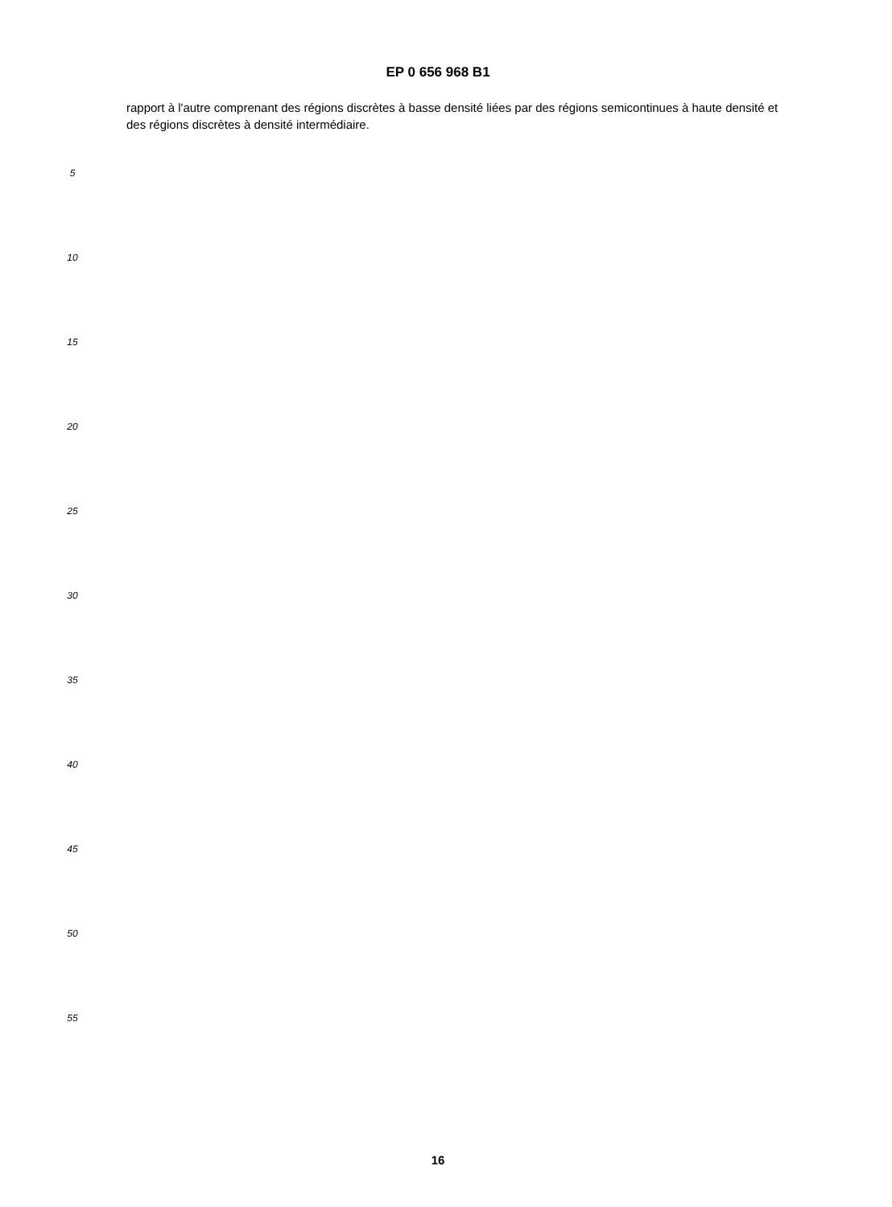EP 0 656 968 B1
rapport à l'autre comprenant des régions discrètes à basse densité liées par des régions semicontinues à haute densité et des régions discrètes à densité intermédiaire.
5
10
15
20
25
30
35
40
45
50
55
16